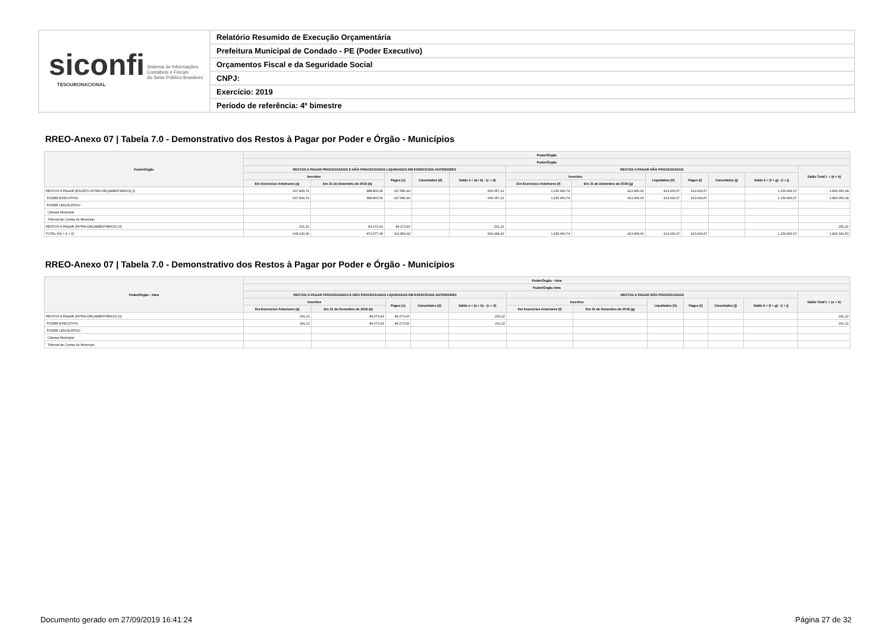siconfi Sistema de Informações
Contábeis e Fiscais
do Setor Público Brasileiro
TESOURONACIONAL
Relatório Resumido de Execução Orçamentária
Prefeitura Municipal de Condado - PE (Poder Executivo)
Orçamentos Fiscal e da Seguridade Social
CNPJ:
Exercício: 2019
Período de referência: 4º bimestre
RREO-Anexo 07 | Tabela 7.0 - Demonstrativo dos Restos à Pagar por Poder e Órgão - Municípios
| Poder/Órgão | Poder/Órgão | | | | | | | | | | | |
| --- | --- | --- | --- | --- | --- | --- | --- | --- | --- | --- | --- | --- |
| | Poder/Órgão | | | | | | | | | | | |
| | RESTOS A PAGAR PROCESSADOS E NÃO PROCESSADOS LIQUIDADOS EM EXERCÍCIOS ANTERIORES | | | | | RESTOS A PAGAR NÃO PROCESSADOS | | | | | | Saldo Total L = (e + k) |
| | Inscritos | | Pagos (c) | Cancelados (d) | Saldo e = (a+ b) - (c + d) | Inscritos | | Liquidados (h) | Pagos (i) | Cancelados (j) | Saldo k = (f + g) - (i + j) | |
| | Em Exercícios Anteriores (a) | Em 31 de Dezembro de 2018 (b) | | | | Em Exercícios Anteriores (f) | Em 31 de Dezembro de 2018 (g) | | | | | |
| RESTOS A PAGAR (EXCETO INTRA-ORÇAMENTÁRIOS) (I) | 607.839,74 | 388.803,96 | 327.586,49 | | 669.057,21 | 1.156.960,74 | 413.966,00 | 413.933,67 | 413.933,67 | | 1.156.993,07 | 1.826.050,28 |
| PODER EXECUTIVO | 607.839,74 | 388.803,96 | 327.586,49 | | 669.057,21 | 1.156.960,74 | 413.966,00 | 413.933,67 | 413.933,67 | | 1.156.993,07 | 1.826.050,28 |
| PODER LEGISLATIVO | | | | | | | | | | | | |
| Câmara Municipal | | | | | | | | | | | | |
| Tribunal de Contas do Município | | | | | | | | | | | | |
| RESTOS A PAGAR (INTRA-ORÇAMENTÁRIOS) (II) | 291,22 | 84.273,43 | 84.273,43 | | 291,22 | | | | | | | 291,22 |
| TOTAL (III) = (I + II) | 608.130,96 | 473.077,39 | 411.859,92 | | 669.348,43 | 1.156.960,74 | 413.966,00 | 413.933,67 | 413.933,67 | | 1.156.993,07 | 1.826.341,50 |
RREO-Anexo 07 | Tabela 7.0 - Demonstrativo dos Restos à Pagar por Poder e Órgão - Municípios
| Poder/Órgão - Intra | Poder/Órgão - Intra | | | | | | | | | | | |
| --- | --- | --- | --- | --- | --- | --- | --- | --- | --- | --- | --- | --- |
| | Poder/Órgão Intra | | | | | | | | | | | |
| | RESTOS A PAGAR PROCESSADOS E NÃO PROCESSADOS LIQUIDADOS EM EXERCÍCIOS ANTERIORES | | | | | RESTOS A PAGAR NÃO PROCESSADOS | | | | | | Saldo Total L = (e + k) |
| | Inscritos | | Pagos (c) | Cancelados (d) | Saldo e = (a + b) - (c + d) | Inscritos | | Liquidados (h) | Pagos (i) | Cancelados (j) | Saldo k = (f + g) - (i + j) | |
| | Em Exercícios Anteriores (a) | Em 31 de Dezembro de 2018 (b) | | | | Em Exercícios Anteriores (f) | Em 31 de Dezembro de 2018 (g) | | | | | |
| RESTOS A PAGAR (INTRA-ORÇAMENTÁRIOS) (II) | 291,22 | 84.273,43 | 84.273,43 | | 291,22 | | | | | | | 291,22 |
| PODER EXECUTIVO | 291,22 | 84.273,43 | 84.273,43 | | 291,22 | | | | | | | 291,22 |
| PODER LEGISLATIVO | | | | | | | | | | | | |
| Câmara Municipal | | | | | | | | | | | | |
| Tribunal de Contas do Município | | | | | | | | | | | | |
Documento gerado em 27/09/2019 16:41:24 Página 27 de 32